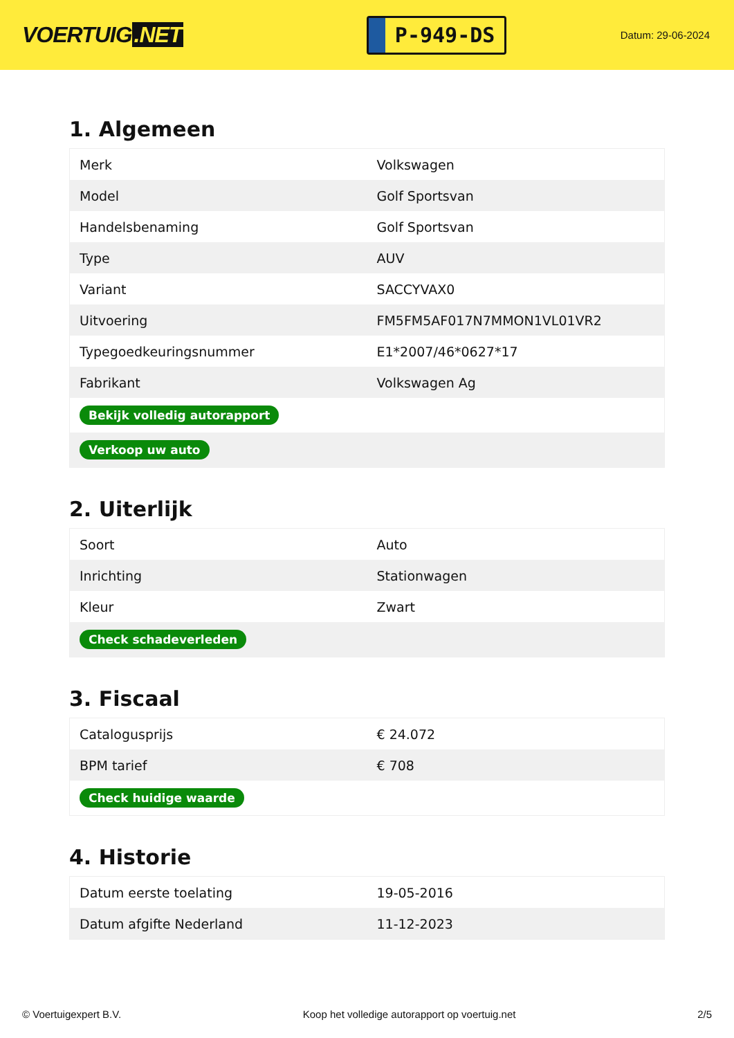VOERTUIG.NET
P-949-DS
Datum: 29-06-2024
1. Algemeen
| Merk | Volkswagen |
| Model | Golf Sportsvan |
| Handelsbenaming | Golf Sportsvan |
| Type | AUV |
| Variant | SACCYVAX0 |
| Uitvoering | FM5FM5AF017N7MMON1VL01VR2 |
| Typegoedkeuringsnummer | E1*2007/46*0627*17 |
| Fabrikant | Volkswagen Ag |
| Bekijk volledig autorapport | |
| Verkoop uw auto | |
2. Uiterlijk
| Soort | Auto |
| Inrichting | Stationwagen |
| Kleur | Zwart |
| Check schadeverleden | |
3. Fiscaal
| Catalogusprijs | € 24.072 |
| BPM tarief | € 708 |
| Check huidige waarde | |
4. Historie
| Datum eerste toelating | 19-05-2016 |
| Datum afgifte Nederland | 11-12-2023 |
© Voertuigexpert B.V. Koop het volledige autorapport op voertuig.net 2/5